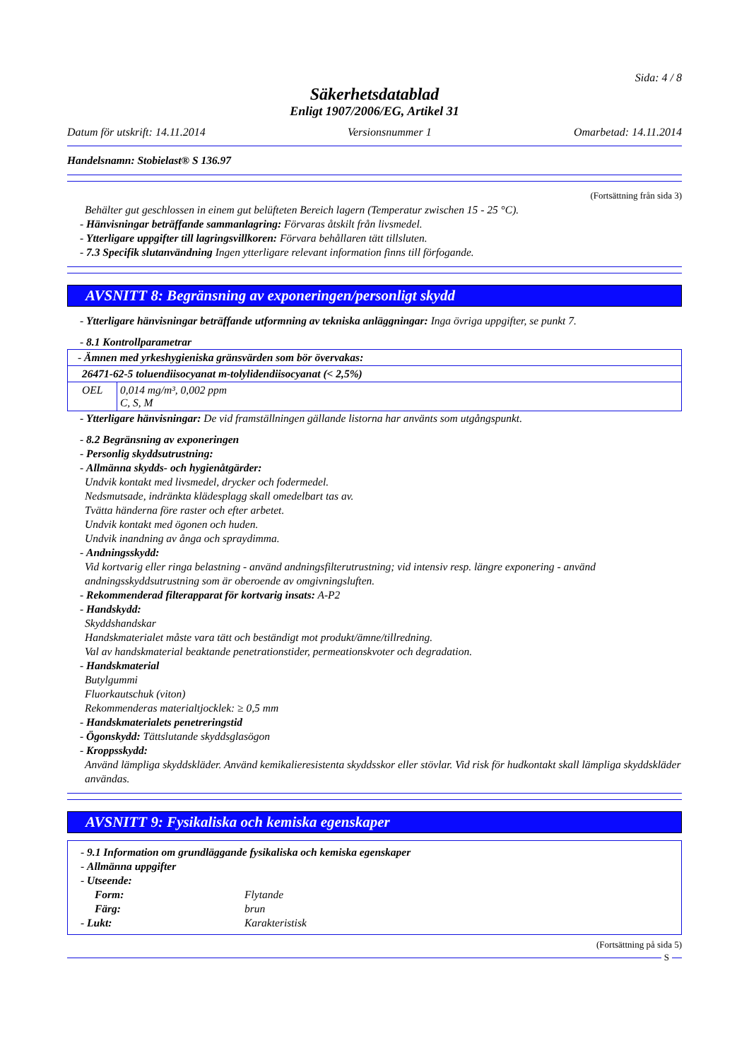Sida: 4 / 8
Säkerhetsdatablad
Enligt 1907/2006/EG, Artikel 31
Datum för utskrift: 14.11.2014 Versionsnummer 1 Omarbetad: 14.11.2014
Handelsnamn: Stobielast® S 136.97
(Fortsättning från sida 3)
Behälter gut geschlossen in einem gut belüfteten Bereich lagern (Temperatur zwischen 15 - 25 °C).
- Hänvisningar beträffande sammanlagring: Förvaras åtskilt från livsmedel.
- Ytterligare uppgifter till lagringsvillkoren: Förvara behållaren tätt tillsluten.
- 7.3 Specifik slutanvändning Ingen ytterligare relevant information finns till förfogande.
AVSNITT 8: Begränsning av exponeringen/personligt skydd
- Ytterligare hänvisningar beträffande utformning av tekniska anläggningar: Inga övriga uppgifter, se punkt 7.
- 8.1 Kontrollparametrar
| - Ämnen med yrkeshygieniska gränsvärden som bör övervakas: | |
| 26471-62-5 toluendiisocyanat m-tolylidendiisocyanat (< 2,5%) | |
| OEL | 0,014 mg/m³, 0,002 ppm C, S, M |
- Ytterligare hänvisningar: De vid framställningen gällande listorna har använts som utgångspunkt.
- 8.2 Begränsning av exponeringen
- Personlig skyddsutrustning:
- Allmänna skydds- och hygienåtgärder:
Undvik kontakt med livsmedel, drycker och fodermedel.
Nedsmutsade, indränkta klädesplagg skall omedelbart tas av.
Tvätta händerna före raster och efter arbetet.
Undvik kontakt med ögonen och huden.
Undvik inandning av ånga och spraydimma.
- Andningsskydd:
Vid kortvarig eller ringa belastning - använd andningsfilterutrustning; vid intensiv resp. längre exponering - använd andningsskyddsutrustning som är oberoende av omgivningsluften.
- Rekommenderad filterapparat för kortvarig insats: A-P2
- Handskydd:
Skyddshandskar
Handskmaterialet måste vara tätt och beständigt mot produkt/ämne/tillredning.
Val av handskmaterial beaktande penetrationstider, permeationskvoter och degradation.
- Handskmaterial
Butylgummi
Fluorkautschuk (viton)
Rekommenderas materialtjocklek: ≥ 0,5 mm
- Handskmaterialets penetreringstid
- Ögonskydd: Tättslutande skyddsglasögon
- Kroppsskydd:
Använd lämpliga skyddskläder. Använd kemikalieresistenta skyddsskor eller stövlar. Vid risk för hudkontakt skall lämpliga skyddskläder användas.
AVSNITT 9: Fysikaliska och kemiska egenskaper
- 9.1 Information om grundläggande fysikaliska och kemiska egenskaper
- Allmänna uppgifter
- Utseende:
Form: Flytande
Färg: brun
- Lukt: Karakteristisk
(Fortsättning på sida 5)
S